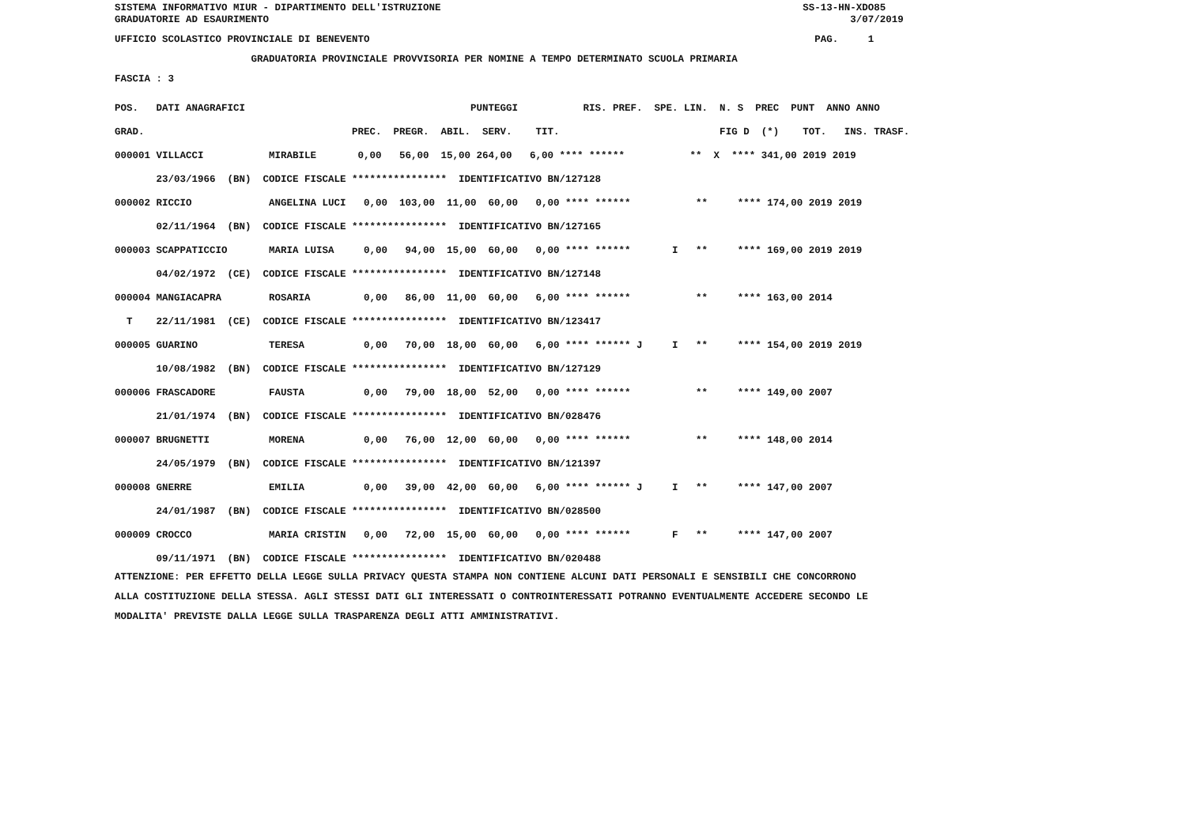SISTEMA INFORMATIVO MIUR - DIPARTIMENTO DELL'ISTRUZIONE SS-13-HN-XDO85 GRADUATORIE AD ESAURIMENTO 3/07/2019
UFFICIO SCOLASTICO PROVINCIALE DI BENEVENTO PAG. 1
GRADUATORIA PROVINCIALE PROVVISORIA PER NOMINE A TEMPO DETERMINATO SCUOLA PRIMARIA
FASCIA : 3
| POS. DATI ANAGRAFICI PUNTEGGI RIS. PREF. SPE. LIN. N. S PREC PUNT ANNO ANNO |
| --- |
| GRAD. PREC. PREGR. ABIL. SERV. TIT. FIG D (*) TOT. INS. TRASF. |
| 000001 VILLACCI MIRABILE 0,00 56,00 15,00 264,00 6,00 **** ****** ** X **** 341,00 2019 2019 |
| 23/03/1966 (BN) CODICE FISCALE **************** IDENTIFICATIVO BN/127128 |
| 000002 RICCIO ANGELINA LUCI 0,00 103,00 11,00 60,00 0,00 **** ****** ** **** 174,00 2019 2019 |
| 02/11/1964 (BN) CODICE FISCALE **************** IDENTIFICATIVO BN/127165 |
| 000003 SCAPPATICCIO MARIA LUISA 0,00 94,00 15,00 60,00 0,00 **** ****** I ** **** 169,00 2019 2019 |
| 04/02/1972 (CE) CODICE FISCALE **************** IDENTIFICATIVO BN/127148 |
| 000004 MANGIACAPRA ROSARIA 0,00 86,00 11,00 60,00 6,00 **** ****** ** **** 163,00 2014 |
| T 22/11/1981 (CE) CODICE FISCALE **************** IDENTIFICATIVO BN/123417 |
| 000005 GUARINO TERESA 0,00 70,00 18,00 60,00 6,00 **** ****** J I ** **** 154,00 2019 2019 |
| 10/08/1982 (BN) CODICE FISCALE **************** IDENTIFICATIVO BN/127129 |
| 000006 FRASCADORE FAUSTA 0,00 79,00 18,00 52,00 0,00 **** ****** ** **** 149,00 2007 |
| 21/01/1974 (BN) CODICE FISCALE **************** IDENTIFICATIVO BN/028476 |
| 000007 BRUGNETTI MORENA 0,00 76,00 12,00 60,00 0,00 **** ****** ** **** 148,00 2014 |
| 24/05/1979 (BN) CODICE FISCALE **************** IDENTIFICATIVO BN/121397 |
| 000008 GNERRE EMILIA 0,00 39,00 42,00 60,00 6,00 **** ****** J I ** **** 147,00 2007 |
| 24/01/1987 (BN) CODICE FISCALE **************** IDENTIFICATIVO BN/028500 |
| 000009 CROCCO MARIA CRISTIN 0,00 72,00 15,00 60,00 0,00 **** ****** F ** **** 147,00 2007 |
| 09/11/1971 (BN) CODICE FISCALE **************** IDENTIFICATIVO BN/020488 |
ATTENZIONE: PER EFFETTO DELLA LEGGE SULLA PRIVACY QUESTA STAMPA NON CONTIENE ALCUNI DATI PERSONALI E SENSIBILI CHE CONCORRONO ALLA COSTITUZIONE DELLA STESSA. AGLI STESSI DATI GLI INTERESSATI O CONTROINTERESSATI POTRANNO EVENTUALMENTE ACCEDERE SECONDO LE MODALITA' PREVISTE DALLA LEGGE SULLA TRASPARENZA DEGLI ATTI AMMINISTRATIVI.